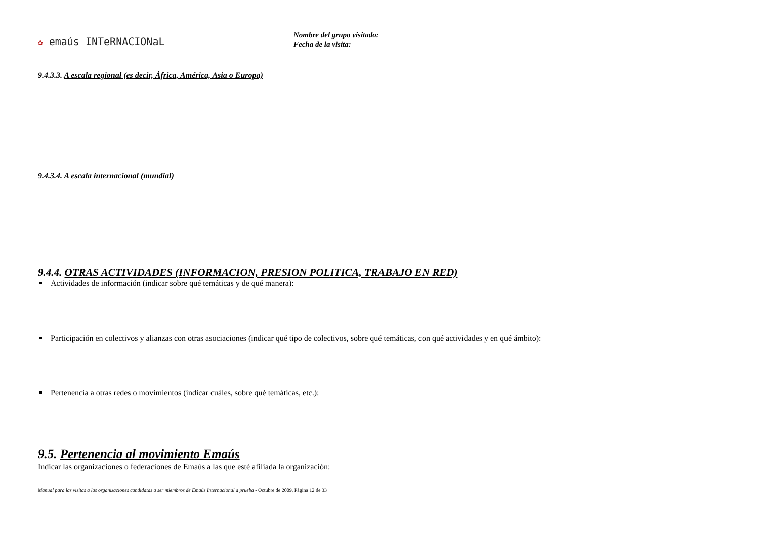✿ emaús INTeRNACIONaL
Nombre del grupo visitado:
Fecha de la visita:
9.4.3.3. A escala regional (es decir, África, América, Asia o Europa)
9.4.3.4. A escala internacional (mundial)
9.4.4. OTRAS ACTIVIDADES (INFORMACION, PRESION POLITICA, TRABAJO EN RED)
Actividades de información (indicar sobre qué temáticas y de qué manera):
Participación en colectivos y alianzas con otras asociaciones (indicar qué tipo de colectivos, sobre qué temáticas, con qué actividades y en qué ámbito):
Pertenencia a otras redes o movimientos (indicar cuáles, sobre qué temáticas, etc.):
9.5. Pertenencia al movimiento Emaús
Indicar las organizaciones o federaciones de Emaús a las que esté afiliada la organización:
Manual para las visitas a las organizaciones candidatas a ser miembros de Emaús Internacional a prueba - Octubre de 2009, Página 12 de 33